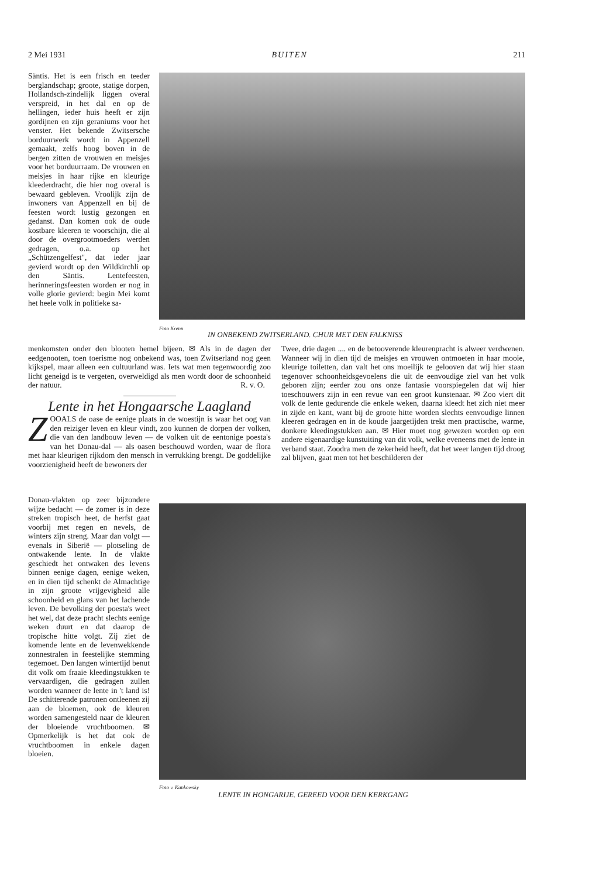2 Mei 1931 BUITEN 211
Säntis. Het is een frisch en teeder berglandschap; groote, statige dorpen, Hollandsch-zindelijk liggen overal verspreid, in het dal en op de hellingen, ieder huis heeft er zijn gordijnen en zijn geraniums voor het venster. Het bekende Zwitsersche borduurwerk wordt in Appenzell gemaakt, zelfs hoog boven in de bergen zitten de vrouwen en meisjes voor het borduurraam. De vrouwen en meisjes in haar rijke en kleurige kleederdracht, die hier nog overal is bewaard gebleven. Vroolijk zijn de inwoners van Appenzell en bij de feesten wordt lustig gezongen en gedanst. Dan komen ook de oude kostbare kleeren te voorschijn, die al door de overgrootmoeders werden gedragen, o.a. op het „Schützengelfest", dat ieder jaar gevierd wordt op den Wildkirchli op den Säntis. Lentefeesten, herinneringsfeesten worden er nog in volle glorie gevierd: begin Mei komt het heele volk in politieke sa-
Foto Krenn
IN ONBEKEND ZWITSERLAND. CHUR MET DEN FALKNISS
menkomsten onder den blooten hemel bijeen. ✉ Als in de dagen der eedgenooten, toen toerisme nog onbekend was, toen Zwitserland nog geen kijkspel, maar alleen een cultuurland was. Iets wat men tegenwoordig zoo licht geneigd is te vergeten, overweldigd als men wordt door de schoonheid der natuur. R. v. O.
Lente in het Hongaarsche Laagland
ZOOALS de oase de eenige plaats in de woestijn is waar het oog van den reiziger leven en kleur vindt, zoo kunnen de dorpen der volken, die van den landbouw leven — de volken uit de eentonige poesta's van het Donau-dal — als oasen beschouwd worden, waar de flora met haar kleurigen rijkdom den mensch in verrukking brengt. De goddelijke voorzienigheid heeft de bewoners der
Twee, drie dagen .... en de betooverende kleurenpracht is alweer verdwenen. Wanneer wij in dien tijd de meisjes en vrouwen ontmoeten in haar mooie, kleurige toiletten, dan valt het ons moeilijk te gelooven dat wij hier staan tegenover schoonheidsgevoelens die uit de eenvoudige ziel van het volk geboren zijn; eerder zou ons onze fantasie voorspiegelen dat wij hier toeschouwers zijn in een revue van een groot kunstenaar. ✉ Zoo viert dit volk de lente gedurende die enkele weken, daarna kleedt het zich niet meer in zijde en kant, want bij de groote hitte worden slechts eenvoudige linnen kleeren gedragen en in de koude jaargetijden trekt men practische, warme, donkere kleedingstukken aan. ✉ Hier moet nog gewezen worden op een andere eigenaardige kunstuiting van dit volk, welke eveneens met de lente in verband staat. Zoodra men de zekerheid heeft, dat het weer langen tijd droog zal blijven, gaat men tot het beschilderen der
Donau-vlakten op zeer bijzondere wijze bedacht — de zomer is in deze streken tropisch heet, de herfst gaat voorbij met regen en nevels, de winters zijn streng. Maar dan volgt — evenals in Siberië — plotseling de ontwakende lente. In de vlakte geschiedt het ontwaken des levens binnen eenige dagen, eenige weken, en in dien tijd schenkt de Almachtige in zijn groote vrijgevigheid alle schoonheid en glans van het lachende leven. De bevolking der poesta's weet het wel, dat deze pracht slechts eenige weken duurt en dat daarop de tropische hitte volgt. Zij ziet de komende lente en de levenwekkende zonnestralen in feestelijke stemming tegemoet. Den langen wintertijd benut dit volk om fraaie kleedingstukken te vervaardigen, die gedragen zullen worden wanneer de lente in 't land is! De schitterende patronen ontleenen zij aan de bloemen, ook de kleuren worden samengesteld naar de kleuren der bloeiende vruchtboomen. ✉ Opmerkelijk is het dat ook de vruchtboomen in enkele dagen bloeien.
Foto v. Kankowsky
LENTE IN HONGARIJE. GEREED VOOR DEN KERKGANG